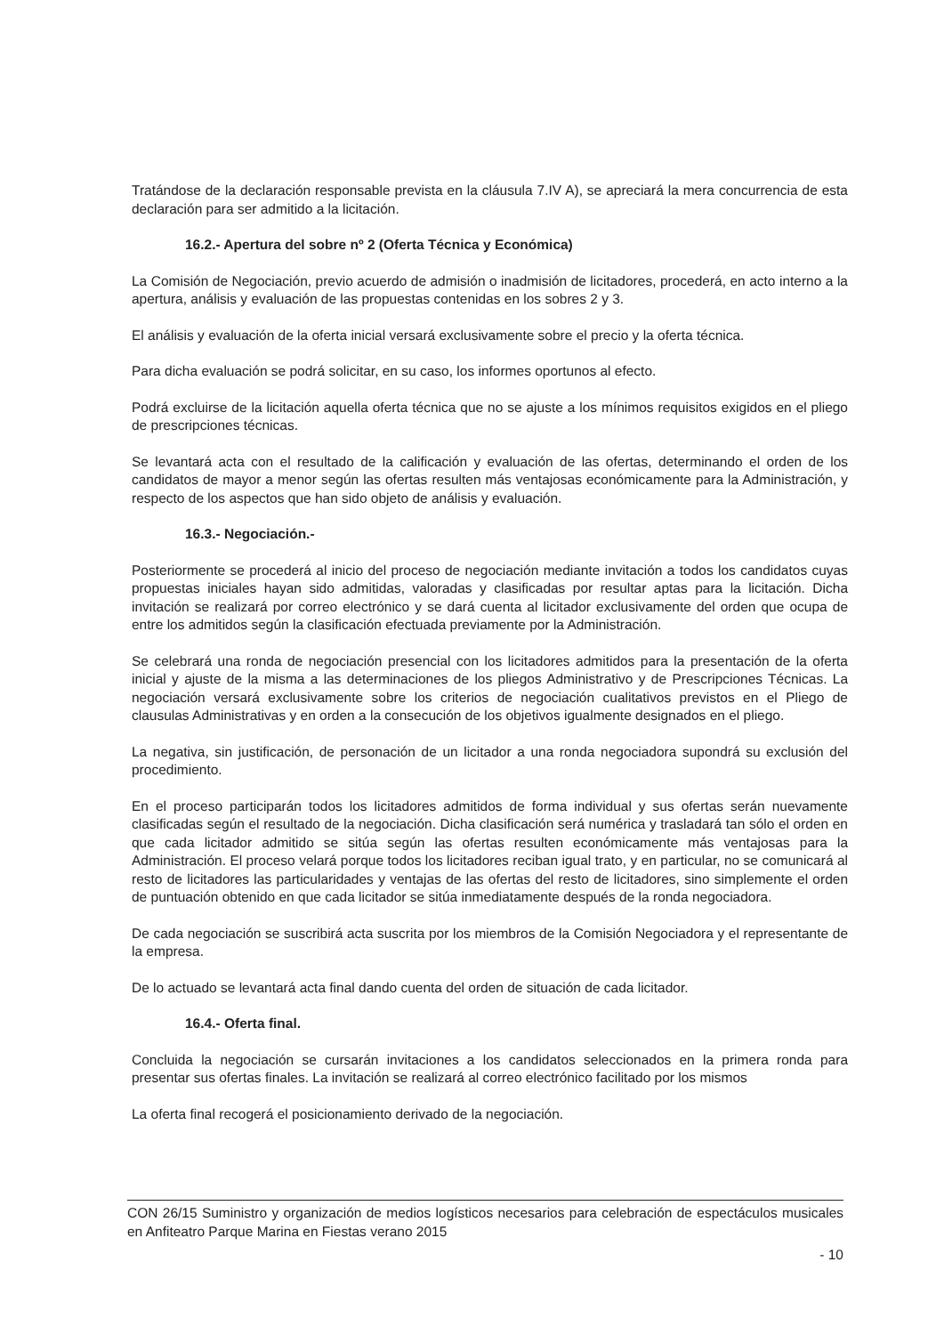Tratándose de la declaración responsable prevista en la cláusula 7.IV A), se apreciará la mera concurrencia de esta declaración para ser admitido a la licitación.
16.2.- Apertura del sobre nº 2 (Oferta Técnica y Económica)
La Comisión de Negociación, previo acuerdo de admisión o inadmisión de licitadores, procederá, en acto interno a la apertura, análisis y evaluación de las propuestas contenidas en los sobres 2 y 3.
El análisis y evaluación de la oferta inicial versará exclusivamente sobre el precio y la oferta técnica.
Para dicha evaluación se podrá solicitar, en su caso, los informes oportunos al efecto.
Podrá excluirse de la licitación aquella oferta técnica que no se ajuste a los mínimos requisitos exigidos en el pliego de prescripciones técnicas.
Se levantará acta con el resultado de la calificación y evaluación de las ofertas, determinando el orden de los candidatos de mayor a menor según las ofertas resulten más ventajosas económicamente para la Administración, y respecto de los aspectos que han sido objeto de análisis y evaluación.
16.3.- Negociación.-
Posteriormente se procederá al inicio del proceso de negociación mediante invitación a todos los candidatos cuyas propuestas iniciales hayan sido admitidas, valoradas y clasificadas por resultar aptas para la licitación. Dicha invitación se realizará por correo electrónico y se dará cuenta al licitador exclusivamente del orden que ocupa de entre los admitidos según la clasificación efectuada previamente por la Administración.
Se celebrará una ronda de negociación presencial con los licitadores admitidos para la presentación de la oferta inicial y ajuste de la misma a las determinaciones de los pliegos Administrativo y de Prescripciones Técnicas. La negociación versará exclusivamente sobre los criterios de negociación cualitativos previstos en el Pliego de clausulas Administrativas y en orden a la consecución de los objetivos igualmente designados en el pliego.
La negativa, sin justificación, de personación de un licitador a una ronda negociadora supondrá su exclusión del procedimiento.
En el proceso participarán todos los licitadores admitidos de forma individual y sus ofertas serán nuevamente clasificadas según el resultado de la negociación. Dicha clasificación será numérica y trasladará tan sólo el orden en que cada licitador admitido se sitúa según las ofertas resulten económicamente más ventajosas para la Administración. El proceso velará porque todos los licitadores reciban igual trato, y en particular, no se comunicará al resto de licitadores las particularidades y ventajas de las ofertas del resto de licitadores, sino simplemente el orden de puntuación obtenido en que cada licitador se sitúa inmediatamente después de la ronda negociadora.
De cada negociación se suscribirá acta suscrita por los miembros de la Comisión Negociadora y el representante de la empresa.
De lo actuado se levantará acta final dando cuenta del orden de situación de cada licitador.
16.4.- Oferta final.
Concluida la negociación se cursarán invitaciones a los candidatos seleccionados en la primera ronda para presentar sus ofertas finales. La invitación se realizará al correo electrónico facilitado por los mismos
La oferta final recogerá el posicionamiento derivado de la negociación.
CON 26/15 Suministro y organización de medios logísticos necesarios para celebración de espectáculos musicales en Anfiteatro Parque Marina en Fiestas verano 2015
- 10